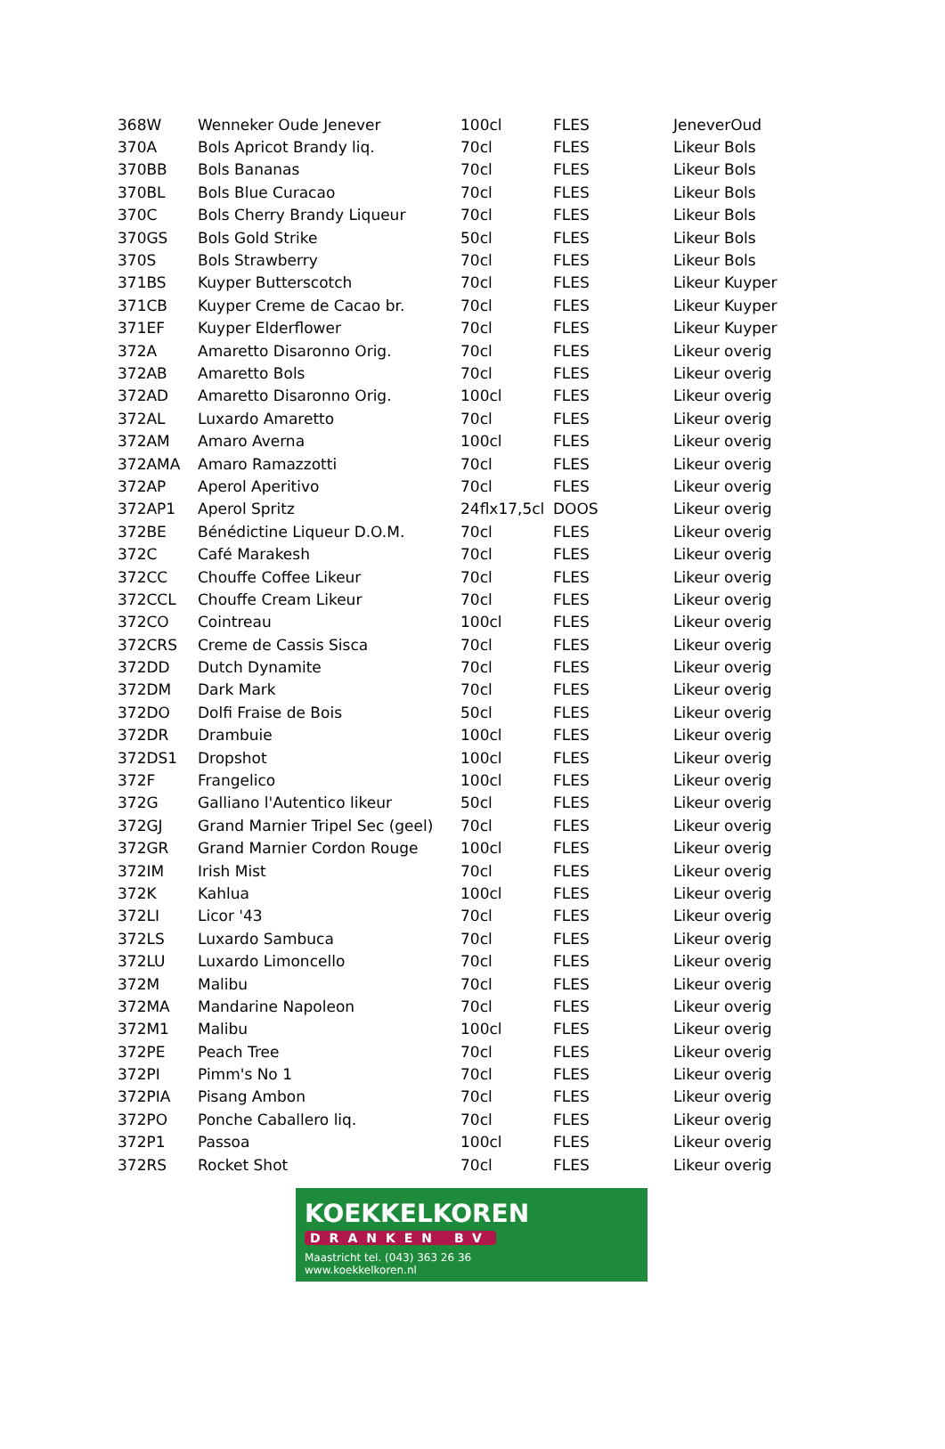| 368W | Wenneker Oude Jenever | 100cl | FLES | JeneverOud |
| 370A | Bols Apricot Brandy liq. | 70cl | FLES | Likeur Bols |
| 370BB | Bols Bananas | 70cl | FLES | Likeur Bols |
| 370BL | Bols Blue Curacao | 70cl | FLES | Likeur Bols |
| 370C | Bols Cherry Brandy Liqueur | 70cl | FLES | Likeur Bols |
| 370GS | Bols Gold Strike | 50cl | FLES | Likeur Bols |
| 370S | Bols Strawberry | 70cl | FLES | Likeur Bols |
| 371BS | Kuyper Butterscotch | 70cl | FLES | Likeur Kuyper |
| 371CB | Kuyper Creme de Cacao br. | 70cl | FLES | Likeur Kuyper |
| 371EF | Kuyper Elderflower | 70cl | FLES | Likeur Kuyper |
| 372A | Amaretto Disaronno Orig. | 70cl | FLES | Likeur overig |
| 372AB | Amaretto Bols | 70cl | FLES | Likeur overig |
| 372AD | Amaretto Disaronno Orig. | 100cl | FLES | Likeur overig |
| 372AL | Luxardo Amaretto | 70cl | FLES | Likeur overig |
| 372AM | Amaro Averna | 100cl | FLES | Likeur overig |
| 372AMA | Amaro Ramazzotti | 70cl | FLES | Likeur overig |
| 372AP | Aperol Aperitivo | 70cl | FLES | Likeur overig |
| 372AP1 | Aperol Spritz | 24flx17,5cl | DOOS | Likeur overig |
| 372BE | Bénédictine Liqueur D.O.M. | 70cl | FLES | Likeur overig |
| 372C | Café Marakesh | 70cl | FLES | Likeur overig |
| 372CC | Chouffe Coffee Likeur | 70cl | FLES | Likeur overig |
| 372CCL | Chouffe Cream Likeur | 70cl | FLES | Likeur overig |
| 372CO | Cointreau | 100cl | FLES | Likeur overig |
| 372CRS | Creme de Cassis Sisca | 70cl | FLES | Likeur overig |
| 372DD | Dutch Dynamite | 70cl | FLES | Likeur overig |
| 372DM | Dark Mark | 70cl | FLES | Likeur overig |
| 372DO | Dolfi Fraise de Bois | 50cl | FLES | Likeur overig |
| 372DR | Drambuie | 100cl | FLES | Likeur overig |
| 372DS1 | Dropshot | 100cl | FLES | Likeur overig |
| 372F | Frangelico | 100cl | FLES | Likeur overig |
| 372G | Galliano l'Autentico likeur | 50cl | FLES | Likeur overig |
| 372GJ | Grand Marnier Tripel Sec (geel) | 70cl | FLES | Likeur overig |
| 372GR | Grand Marnier Cordon Rouge | 100cl | FLES | Likeur overig |
| 372IM | Irish Mist | 70cl | FLES | Likeur overig |
| 372K | Kahlua | 100cl | FLES | Likeur overig |
| 372LI | Licor '43 | 70cl | FLES | Likeur overig |
| 372LS | Luxardo Sambuca | 70cl | FLES | Likeur overig |
| 372LU | Luxardo Limoncello | 70cl | FLES | Likeur overig |
| 372M | Malibu | 70cl | FLES | Likeur overig |
| 372MA | Mandarine Napoleon | 70cl | FLES | Likeur overig |
| 372M1 | Malibu | 100cl | FLES | Likeur overig |
| 372PE | Peach Tree | 70cl | FLES | Likeur overig |
| 372PI | Pimm's No 1 | 70cl | FLES | Likeur overig |
| 372PIA | Pisang Ambon | 70cl | FLES | Likeur overig |
| 372PO | Ponche Caballero liq. | 70cl | FLES | Likeur overig |
| 372P1 | Passoa | 100cl | FLES | Likeur overig |
| 372RS | Rocket Shot | 70cl | FLES | Likeur overig |
KOEKKELKOREN
DRANKEN BV
Maastricht tel. (043) 363 26 36
www.koekkelkoren.nl